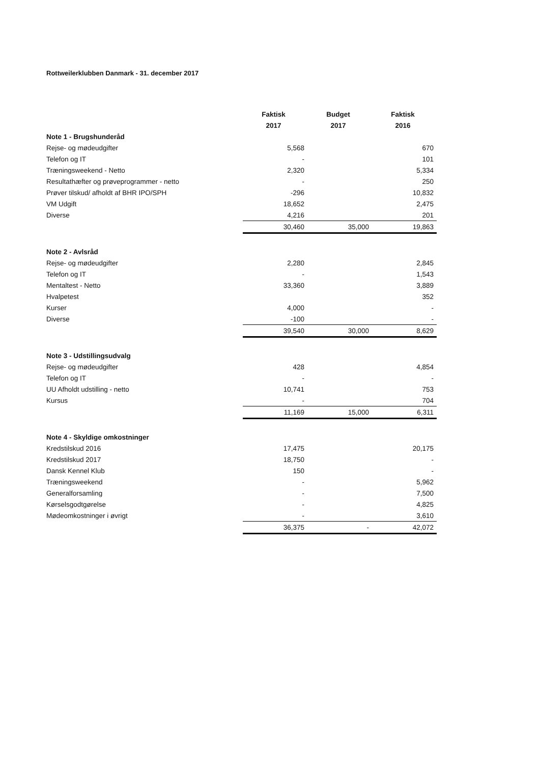Rottweilerklubben Danmark - 31. december 2017
| | Faktisk | Budget | Faktisk |
| | 2017 | 2017 | 2016 |
| Note 1 - Brugshunderåd | | | |
| Rejse- og mødeudgifter | 5,568 | | 670 |
| Telefon og IT | - | | 101 |
| Træningsweekend - Netto | 2,320 | | 5,334 |
| Resultathæfter og prøveprogrammer - netto | - | | 250 |
| Prøver tilskud/ afholdt af BHR IPO/SPH | -296 | | 10,832 |
| VM Udgift | 18,652 | | 2,475 |
| Diverse | 4,216 | | 201 |
| | 30,460 | 35,000 | 19,863 |
| Note 2 - Avlsråd | | | |
| Rejse- og mødeudgifter | 2,280 | | 2,845 |
| Telefon og IT | - | | 1,543 |
| Mentaltest - Netto | 33,360 | | 3,889 |
| Hvalpetest | | | 352 |
| Kurser | 4,000 | | - |
| Diverse | -100 | | - |
| | 39,540 | 30,000 | 8,629 |
| Note 3 - Udstillingsudvalg | | | |
| Rejse- og mødeudgifter | 428 | | 4,854 |
| Telefon og IT | - | | - |
| UU Afholdt udstilling - netto | 10,741 | | 753 |
| Kursus | - | | 704 |
| | 11,169 | 15,000 | 6,311 |
| Note 4 - Skyldige omkostninger | | | |
| Kredstilskud 2016 | 17,475 | | 20,175 |
| Kredstilskud 2017 | 18,750 | | - |
| Dansk Kennel Klub | 150 | | - |
| Træningsweekend | - | | 5,962 |
| Generalforsamling | - | | 7,500 |
| Kørselsgodtgørelse | - | | 4,825 |
| Mødeomkostninger i øvrigt | - | | 3,610 |
| | 36,375 | - | 42,072 |